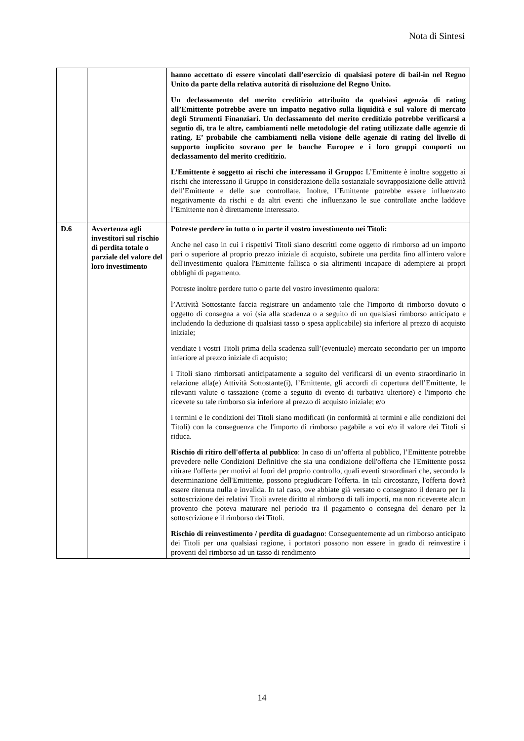Nota di Sintesi
| | | hanno accettato di essere vincolati dall’esercizio di qualsiasi potere di bail-in nel Regno Unito da parte della relativa autorità di risoluzione del Regno Unito. Un declassamento del merito creditizio attribuito da qualsiasi agenzia di rating all’Emittente potrebbe avere un impatto negativo sulla liquidità e sul valore di mercato degli Strumenti Finanziari. Un declassamento del merito creditizio potrebbe verificarsi a segutio di, tra le altre, cambiamenti nelle metodologie del rating utilizzate dalle agenzie di rating. E’ probabile che cambiamenti nella visione delle agenzie di rating del livello di supporto implicito sovrano per le banche Europee e i loro gruppi comporti un declassamento del merito creditizio. L’Emittente è soggetto ai rischi che interessano il Gruppo: L’Emittente è inoltre soggetto ai rischi che interessano il Gruppo in considerazione della sostanziale sovrapposizione delle attività dell’Emittente e delle sue controllate. Inoltre, l’Emittente potrebbe essere influenzato negativamente da rischi e da altri eventi che influenzano le sue controllate anche laddove l’Emittente non è direttamente interessato. |
| D.6 | Avvertenza agli investitori sul rischio di perdita totale o parziale del valore del loro investimento | Potreste perdere in tutto o in parte il vostro investimento nei Titoli: Anche nel caso in cui i rispettivi Titoli siano descritti come oggetto di rimborso ad un importo pari o superiore al proprio prezzo iniziale di acquisto, subirete una perdita fino all'intero valore dell'investimento qualora l'Emittente fallisca o sia altrimenti incapace di adempiere ai propri obblighi di pagamento. Potreste inoltre perdere tutto o parte del vostro investimento qualora: l’Attività Sottostante faccia registrare un andamento tale che l'importo di rimborso dovuto o oggetto di consegna a voi (sia alla scadenza o a seguito di un qualsiasi rimborso anticipato e includendo la deduzione di qualsiasi tasso o spesa applicabile) sia inferiore al prezzo di acquisto iniziale; vendiate i vostri Titoli prima della scadenza sull’(eventuale) mercato secondario per un importo inferiore al prezzo iniziale di acquisto; i Titoli siano rimborsati anticipatamente a seguito del verificarsi di un evento straordinario in relazione alla(e) Attività Sottostante(i), l’Emittente, gli accordi di copertura dell’Emittente, le rilevanti valute o tassazione (come a seguito di evento di turbativa ulteriore) e l'importo che ricevete su tale rimborso sia inferiore al prezzo di acquisto iniziale; e/o i termini e le condizioni dei Titoli siano modificati (in conformità ai termini e alle condizioni dei Titoli) con la conseguenza che l'importo di rimborso pagabile a voi e/o il valore dei Titoli si riduca. Rischio di ritiro dell'offerta al pubblico : In caso di un’offerta al pubblico, l’Emittente potrebbe prevedere nelle Condizioni Definitive che sia una condizione dell'offerta che l'Emittente possa ritirare l'offerta per motivi al fuori del proprio controllo, quali eventi straordinari che, secondo la determinazione dell'Emittente, possono pregiudicare l'offerta. In tali circostanze, l'offerta dovrà essere ritenuta nulla e invalida. In tal caso, ove abbiate già versato o consegnato il denaro per la sottoscrizione dei relativi Titoli avrete diritto al rimborso di tali importi, ma non riceverete alcun provento che poteva maturare nel periodo tra il pagamento o consegna del denaro per la sottoscrizione e il rimborso dei Titoli. Rischio di reinvestimento / perdita di guadagno : Conseguentemente ad un rimborso anticipato dei Titoli per una qualsiasi ragione, i portatori possono non essere in grado di reinvestire i proventi del rimborso ad un tasso di rendimento |
14